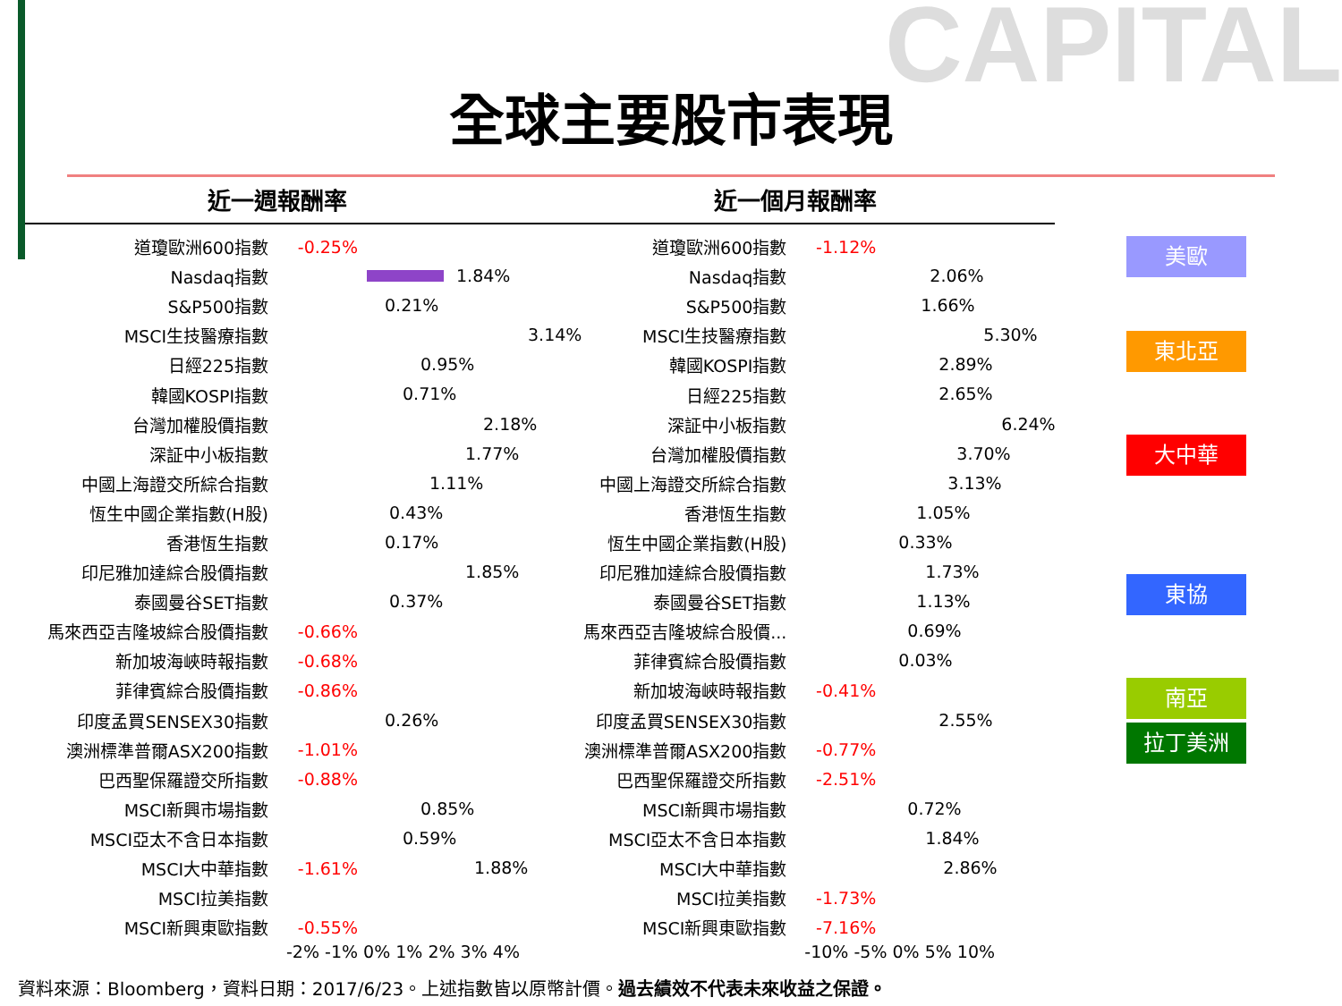CAPITAL
全球主要股市表現
近一週報酬率
道瓊歐洲600指數 -0.25%
Nasdaq指數
1.84%
S&P500指數
0.21%
MSCI生技醫療指數
3.14%
日經225指數
0.95%
韓國KOSPI指數
0.71%
台灣加權股價指數
2.18%
深証中小板指數
1.77%
中國上海證交所綜合指數
1.11%
恆生中國企業指數(H股)
0.43%
香港恆生指數
0.17%
印尼雅加達綜合股價指數
1.85%
泰國曼谷SET指數
0.37%
馬來西亞吉隆坡綜合股價指數 -0.66%
新加坡海峽時報指數 -0.68%
菲律賓綜合股價指數 -0.86%
印度孟買SENSEX30指數
0.26%
澳洲標準普爾ASX200指數 -1.01%
巴西聖保羅證交所指數 -0.88%
MSCI新興市場指數
0.85%
MSCI亞太不含日本指數
0.59%
MSCI大中華指數 -1.61%
1.88%
MSCI拉美指數
MSCI新興東歐指數 -0.55%
-2% -1% 0% 1% 2% 3% 4%
近一個月報酬率
道瓊歐洲600指數 -1.12%
Nasdaq指數
2.06%
S&P500指數
1.66%
MSCI生技醫療指數
5.30%
韓國KOSPI指數
2.89%
日經225指數
2.65%
深証中小板指數
6.24%
台灣加權股價指數
3.70%
中國上海證交所綜合指數
3.13%
香港恆生指數
1.05%
恆生中國企業指數(H股)
0.33%
印尼雅加達綜合股價指數
1.73%
泰國曼谷SET指數
1.13%
馬來西亞吉隆坡綜合股價...
0.69%
菲律賓綜合股價指數
0.03%
新加坡海峽時報指數 -0.41%
印度孟買SENSEX30指數
2.55%
澳洲標準普爾ASX200指數 -0.77%
巴西聖保羅證交所指數 -2.51%
MSCI新興市場指數
0.72%
MSCI亞太不含日本指數
1.84%
MSCI大中華指數
2.86%
MSCI拉美指數 -1.73%
MSCI新興東歐指數 -7.16%
-10% -5% 0% 5% 10%
美歐
東北亞
大中華
東協
南亞
拉丁美洲
資料來源：Bloomberg，資料日期：2017/6/23。上述指數皆以原幣計價。過去績效不代表未來收益之保證。